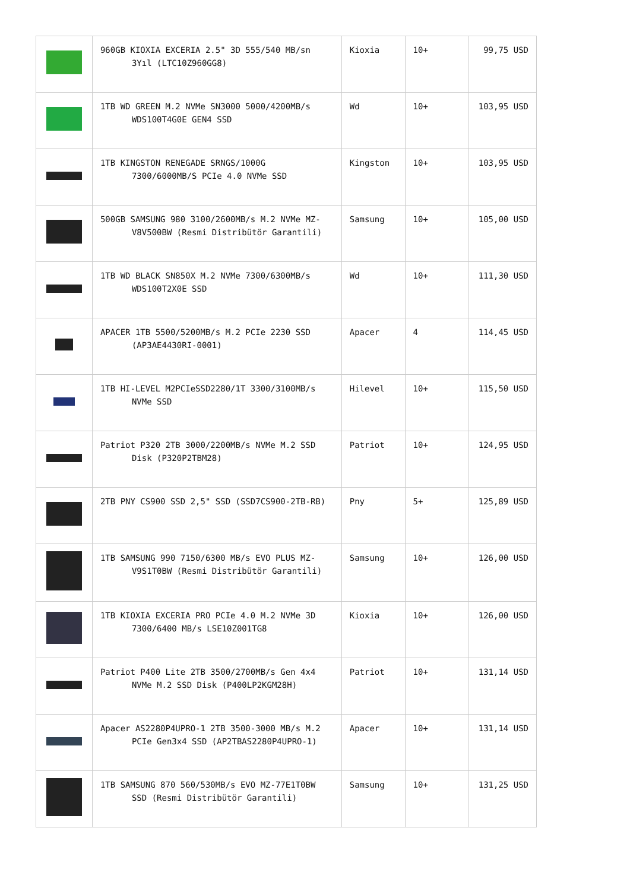| | 960GB KIOXIA EXCERIA 2.5" 3D 555/540 MB/sn 3Yıl (LTC10Z960GG8) | Kioxia | 10+ | 99,75 USD |
| | 1TB WD GREEN M.2 NVMe SN3000 5000/4200MB/s WDS100T4G0E GEN4 SSD | Wd | 10+ | 103,95 USD |
| | 1TB KINGSTON RENEGADE SRNGS/1000G 7300/6000MB/S PCIe 4.0 NVMe SSD | Kingston | 10+ | 103,95 USD |
| | 500GB SAMSUNG 980 3100/2600MB/s M.2 NVMe MZ-V8V500BW (Resmi Distribütör Garantili) | Samsung | 10+ | 105,00 USD |
| | 1TB WD BLACK SN850X M.2 NVMe 7300/6300MB/s WDS100T2X0E SSD | Wd | 10+ | 111,30 USD |
| | APACER 1TB 5500/5200MB/s M.2 PCIe 2230 SSD (AP3AE4430RI-0001) | Apacer | 4 | 114,45 USD |
| | 1TB HI-LEVEL M2PCIeSSD2280/1T 3300/3100MB/s NVMe SSD | Hilevel | 10+ | 115,50 USD |
| | Patriot P320 2TB 3000/2200MB/s NVMe M.2 SSD Disk (P320P2TBM28) | Patriot | 10+ | 124,95 USD |
| | 2TB PNY CS900 SSD 2,5" SSD (SSD7CS900-2TB-RB) | Pny | 5+ | 125,89 USD |
| | 1TB SAMSUNG 990 7150/6300 MB/s EVO PLUS MZ-V9S1T0BW (Resmi Distribütör Garantili) | Samsung | 10+ | 126,00 USD |
| | 1TB KIOXIA EXCERIA PRO PCIe 4.0 M.2 NVMe 3D 7300/6400 MB/s LSE10Z001TG8 | Kioxia | 10+ | 126,00 USD |
| | Patriot P400 Lite 2TB 3500/2700MB/s Gen 4x4 NVMe M.2 SSD Disk (P400LP2KGM28H) | Patriot | 10+ | 131,14 USD |
| | Apacer AS2280P4UPRO-1 2TB 3500-3000 MB/s M.2 PCIe Gen3x4 SSD (AP2TBAS2280P4UPRO-1) | Apacer | 10+ | 131,14 USD |
| | 1TB SAMSUNG 870 560/530MB/s EVO MZ-77E1T0BW SSD (Resmi Distribütör Garantili) | Samsung | 10+ | 131,25 USD |